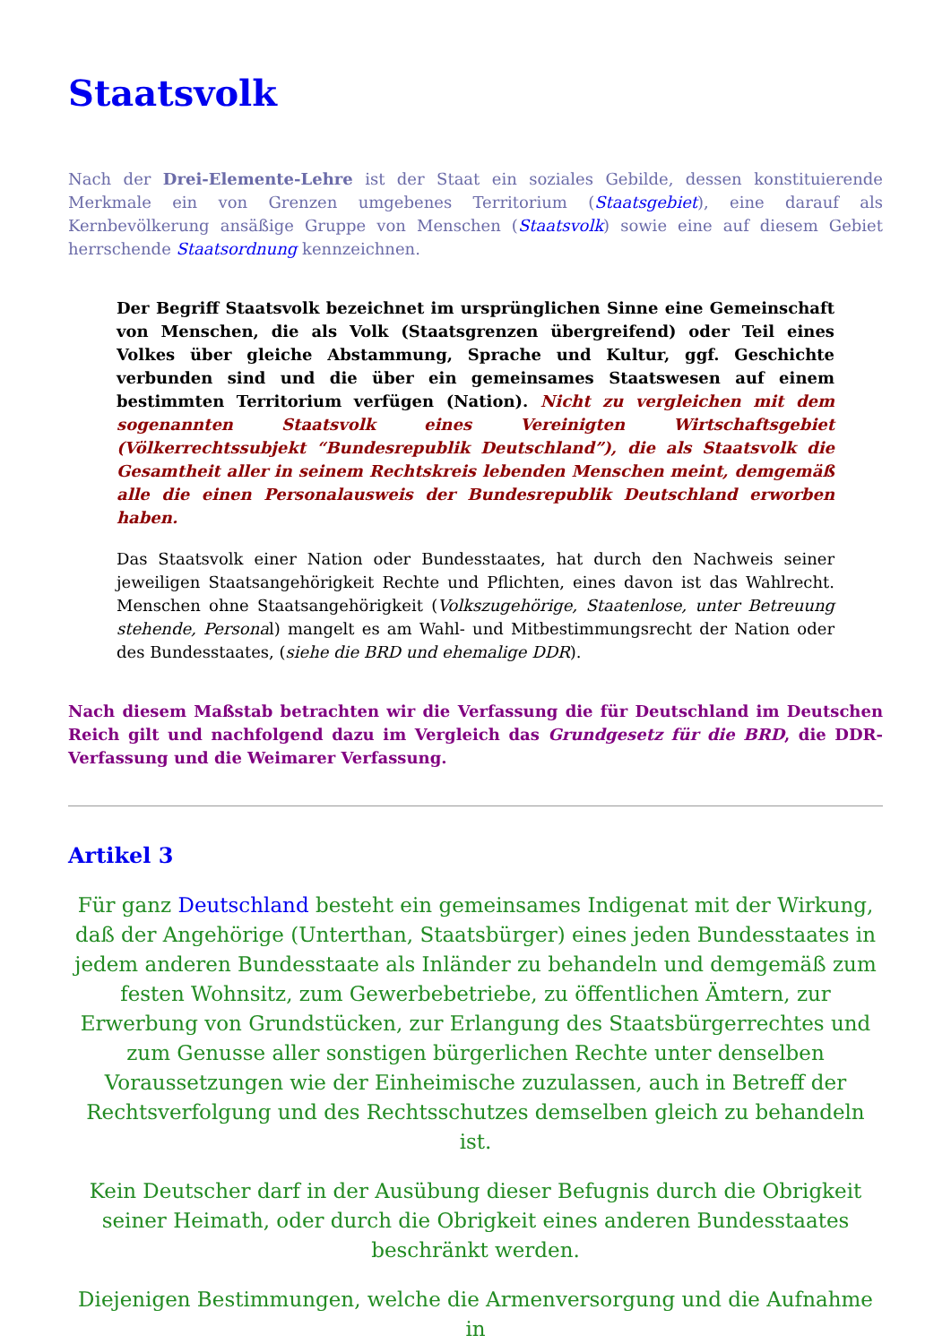Staatsvolk
Nach der Drei-Elemente-Lehre ist der Staat ein soziales Gebilde, dessen konstituierende Merkmale ein von Grenzen umgebenes Territorium (Staatsgebiet), eine darauf als Kernbevölkerung ansäßige Gruppe von Menschen (Staatsvolk) sowie eine auf diesem Gebiet herrschende Staatsordnung kennzeichnen.
Der Begriff Staatsvolk bezeichnet im ursprünglichen Sinne eine Gemeinschaft von Menschen, die als Volk (Staatsgrenzen übergreifend) oder Teil eines Volkes über gleiche Abstammung, Sprache und Kultur, ggf. Geschichte verbunden sind und die über ein gemeinsames Staatswesen auf einem bestimmten Territorium verfügen (Nation). Nicht zu vergleichen mit dem sogenannten Staatsvolk eines Vereinigten Wirtschaftsgebiet (Völkerrechtssubjekt “Bundesrepublik Deutschland”), die als Staatsvolk die Gesamtheit aller in seinem Rechtskreis lebenden Menschen meint, demgemäß alle die einen Personalausweis der Bundesrepublik Deutschland erworben haben.
Das Staatsvolk einer Nation oder Bundesstaates, hat durch den Nachweis seiner jeweiligen Staatsangehörigkeit Rechte und Pflichten, eines davon ist das Wahlrecht. Menschen ohne Staatsangehörigkeit (Volkszugehörige, Staatenlose, unter Betreuung stehende, Personal) mangelt es am Wahl- und Mitbestimmungsrecht der Nation oder des Bundesstaates, (siehe die BRD und ehemalige DDR).
Nach diesem Maßstab betrachten wir die Verfassung die für Deutschland im Deutschen Reich gilt und nachfolgend dazu im Vergleich das Grundgesetz für die BRD, die DDR-Verfassung und die Weimarer Verfassung.
Artikel 3
Für ganz Deutschland besteht ein gemeinsames Indigenat mit der Wirkung, daß der Angehörige (Unterthan, Staatsbürger) eines jeden Bundesstaates in jedem anderen Bundesstaate als Inländer zu behandeln und demgemäß zum festen Wohnsitz, zum Gewerbebetriebe, zu öffentlichen Ämtern, zur Erwerbung von Grundstücken, zur Erlangung des Staatsbürgerrechtes und zum Genusse aller sonstigen bürgerlichen Rechte unter denselben Voraussetzungen wie der Einheimische zuzulassen, auch in Betreff der Rechtsverfolgung und des Rechtsschutzes demselben gleich zu behandeln ist.
Kein Deutscher darf in der Ausübung dieser Befugnis durch die Obrigkeit seiner Heimath, oder durch die Obrigkeit eines anderen Bundesstaates beschränkt werden.
Diejenigen Bestimmungen, welche die Armenversorgung und die Aufnahme in